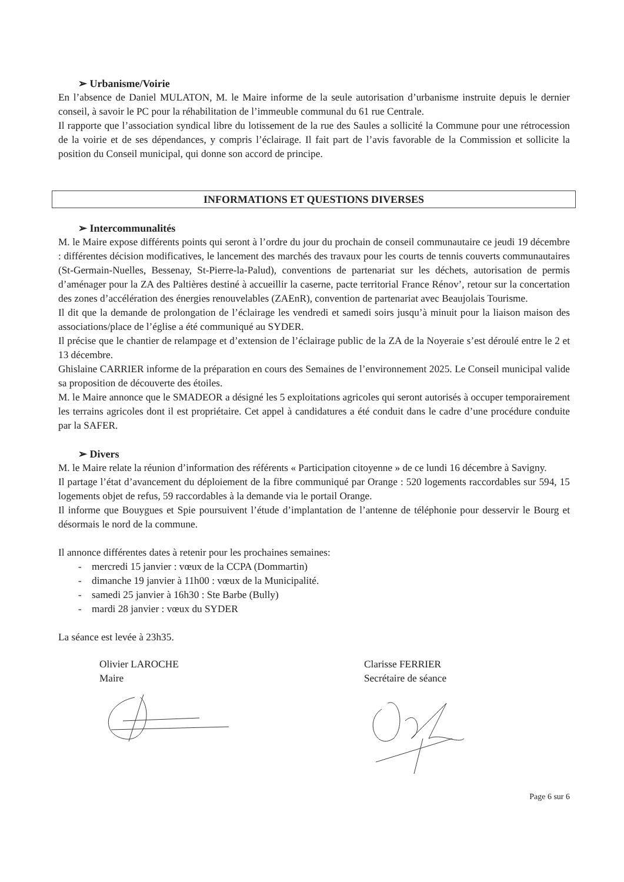➢ Urbanisme/Voirie
En l’absence de Daniel MULATON, M. le Maire informe de la seule autorisation d’urbanisme instruite depuis le dernier conseil, à savoir le PC pour la réhabilitation de l’immeuble communal du 61 rue Centrale.
Il rapporte que l’association syndical libre du lotissement de la rue des Saules a sollicité la Commune pour une rétrocession de la voirie et de ses dépendances, y compris l’éclairage. Il fait part de l’avis favorable de la Commission et sollicite la position du Conseil municipal, qui donne son accord de principe.
INFORMATIONS ET QUESTIONS DIVERSES
➢ Intercommunalités
M. le Maire expose différents points qui seront à l’ordre du jour du prochain de conseil communautaire ce jeudi 19 décembre : différentes décision modificatives, le lancement des marchés des travaux pour les courts de tennis couverts communautaires (St-Germain-Nuelles, Bessenay, St-Pierre-la-Palud), conventions de partenariat sur les déchets, autorisation de permis d’aménager pour la ZA des Paltières destiné à accueillir la caserne, pacte territorial France Rénov’, retour sur la concertation des zones d’accélération des énergies renouvelables (ZAEnR), convention de partenariat avec Beaujolais Tourisme.
Il dit que la demande de prolongation de l’éclairage les vendredi et samedi soirs jusqu’à minuit pour la liaison maison des associations/place de l’église a été communiqué au SYDER.
Il précise que le chantier de relampage et d’extension de l’éclairage public de la ZA de la Noyeraie s’est déroulé entre le 2 et 13 décembre.
Ghislaine CARRIER informe de la préparation en cours des Semaines de l’environnement 2025. Le Conseil municipal valide sa proposition de découverte des étoiles.
M. le Maire annonce que le SMADEOR a désigné les 5 exploitations agricoles qui seront autorisés à occuper temporairement les terrains agricoles dont il est propriétaire. Cet appel à candidatures a été conduit dans le cadre d’une procédure conduite par la SAFER.
➢ Divers
M. le Maire relate la réunion d’information des référents « Participation citoyenne » de ce lundi 16 décembre à Savigny.
Il partage l’état d’avancement du déploiement de la fibre communiqué par Orange : 520 logements raccordables sur 594, 15 logements objet de refus, 59 raccordables à la demande via le portail Orange.
Il informe que Bouygues et Spie poursuivent l’étude d’implantation de l’antenne de téléphonie pour desservir le Bourg et désormais le nord de la commune.
Il annonce différentes dates à retenir pour les prochaines semaines:
- mercredi 15 janvier : vœux de la CCPA (Dommartin)
- dimanche 19 janvier à 11h00 : vœux de la Municipalité.
- samedi 25 janvier à 16h30 : Ste Barbe (Bully)
- mardi 28 janvier : vœux du SYDER
La séance est levée à 23h35.
Olivier LAROCHE
Maire
Clarisse FERRIER
Secrétaire de séance
Page 6 sur 6